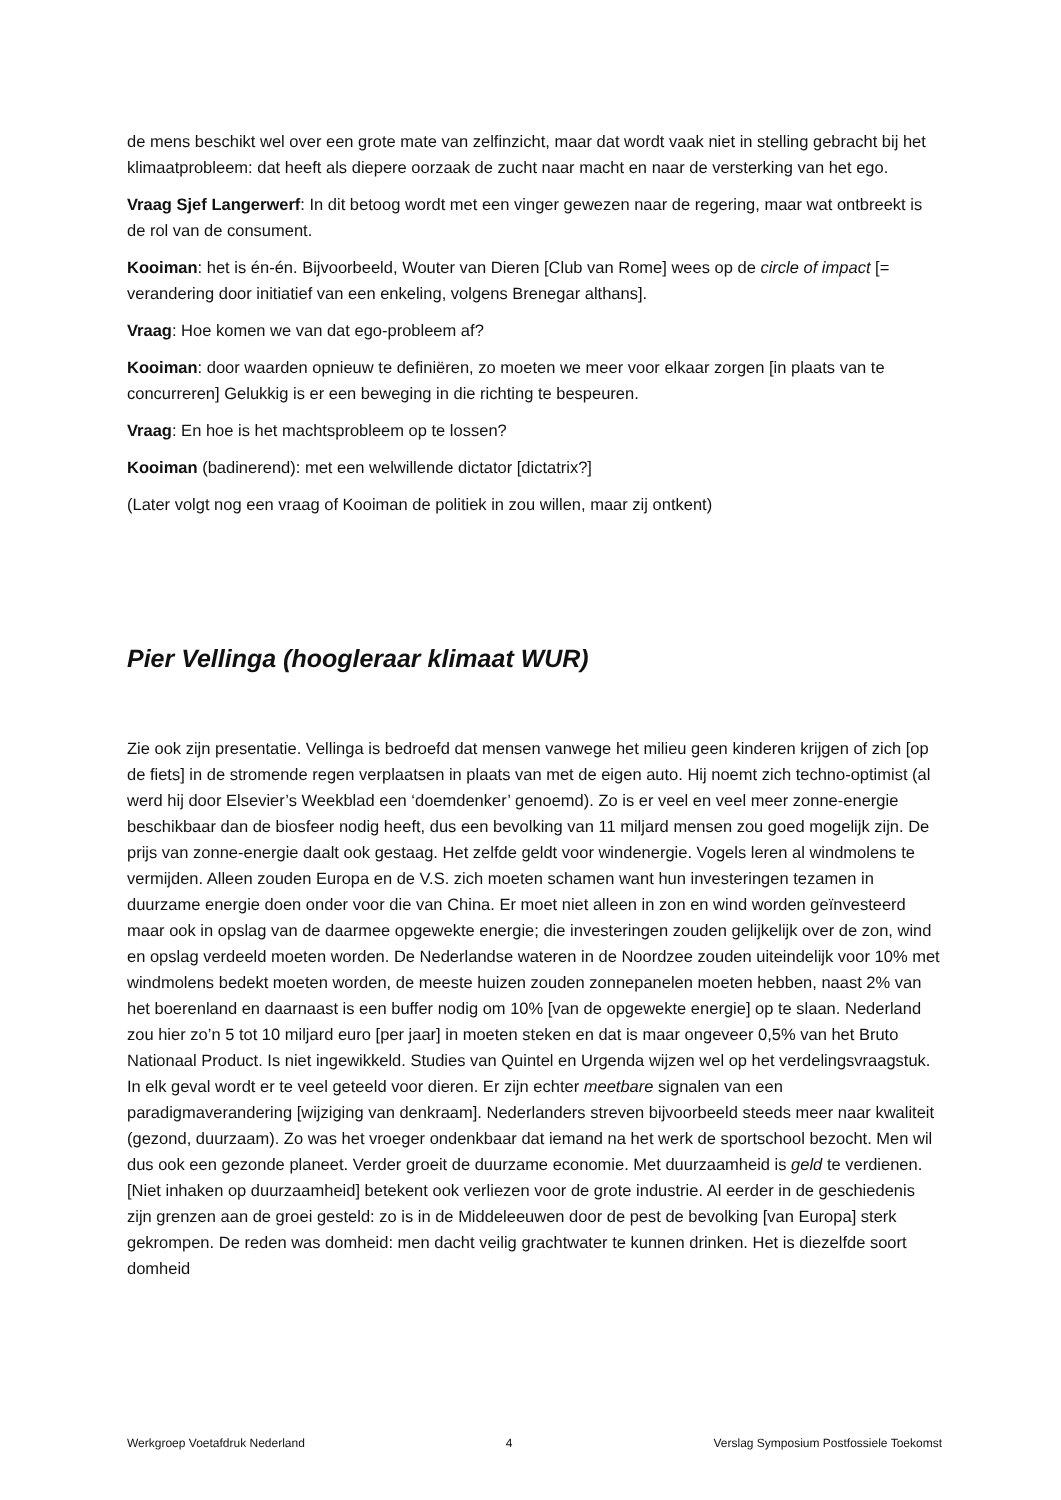de mens beschikt wel over een grote mate van zelfinzicht, maar dat wordt vaak niet in stelling gebracht bij het klimaatprobleem: dat heeft als diepere oorzaak de zucht naar macht en naar de versterking van het ego.
Vraag Sjef Langerwerf: In dit betoog wordt met een vinger gewezen naar de regering, maar wat ontbreekt is de rol van de consument.
Kooiman: het is én-én. Bijvoorbeeld, Wouter van Dieren [Club van Rome] wees op de circle of impact [= verandering door initiatief van een enkeling, volgens Brenegar althans].
Vraag: Hoe komen we van dat ego-probleem af?
Kooiman: door waarden opnieuw te definiëren, zo moeten we meer voor elkaar zorgen [in plaats van te concurreren] Gelukkig is er een beweging in die richting te bespeuren.
Vraag: En hoe is het machtsprobleem op te lossen?
Kooiman (badinerend): met een welwillende dictator [dictatrix?]
(Later volgt nog een vraag of Kooiman de politiek in zou willen, maar zij ontkent)
Pier Vellinga (hoogleraar klimaat WUR)
Zie ook zijn presentatie. Vellinga is bedroefd dat mensen vanwege het milieu geen kinderen krijgen of zich [op de fiets] in de stromende regen verplaatsen in plaats van met de eigen auto. Hij noemt zich techno-optimist (al werd hij door Elsevier’s Weekblad een ‘doemdenker’ genoemd). Zo is er veel en veel meer zonne-energie beschikbaar dan de biosfeer nodig heeft, dus een bevolking van 11 miljard mensen zou goed mogelijk zijn. De prijs van zonne-energie daalt ook gestaag. Het zelfde geldt voor windenergie. Vogels leren al windmolens te vermijden. Alleen zouden Europa en de V.S. zich moeten schamen want hun investeringen tezamen in duurzame energie doen onder voor die van China. Er moet niet alleen in zon en wind worden geïnvesteerd maar ook in opslag van de daarmee opgewekte energie; die investeringen zouden gelijkelijk over de zon, wind en opslag verdeeld moeten worden. De Nederlandse wateren in de Noordzee zouden uiteindelijk voor 10% met windmolens bedekt moeten worden, de meeste huizen zouden zonnepanelen moeten hebben, naast 2% van het boerenland en daarnaast is een buffer nodig om 10% [van de opgewekte energie] op te slaan. Nederland zou hier zo’n 5 tot 10 miljard euro [per jaar] in moeten steken en dat is maar ongeveer 0,5% van het Bruto Nationaal Product. Is niet ingewikkeld. Studies van Quintel en Urgenda wijzen wel op het verdelingsvraagstuk. In elk geval wordt er te veel geteeld voor dieren. Er zijn echter meetbare signalen van een paradigmaverandering [wijziging van denkraam]. Nederlanders streven bijvoorbeeld steeds meer naar kwaliteit (gezond, duurzaam). Zo was het vroeger ondenkbaar dat iemand na het werk de sportschool bezocht. Men wil dus ook een gezonde planeet. Verder groeit de duurzame economie. Met duurzaamheid is geld te verdienen. [Niet inhaken op duurzaamheid] betekent ook verliezen voor de grote industrie. Al eerder in de geschiedenis zijn grenzen aan de groei gesteld: zo is in de Middeleeuwen door de pest de bevolking [van Europa] sterk gekrompen. De reden was domheid: men dacht veilig grachtwater te kunnen drinken. Het is diezelfde soort domheid
Werkgroep Voetafdruk Nederland 4 Verslag Symposium Postfossiele Toekomst